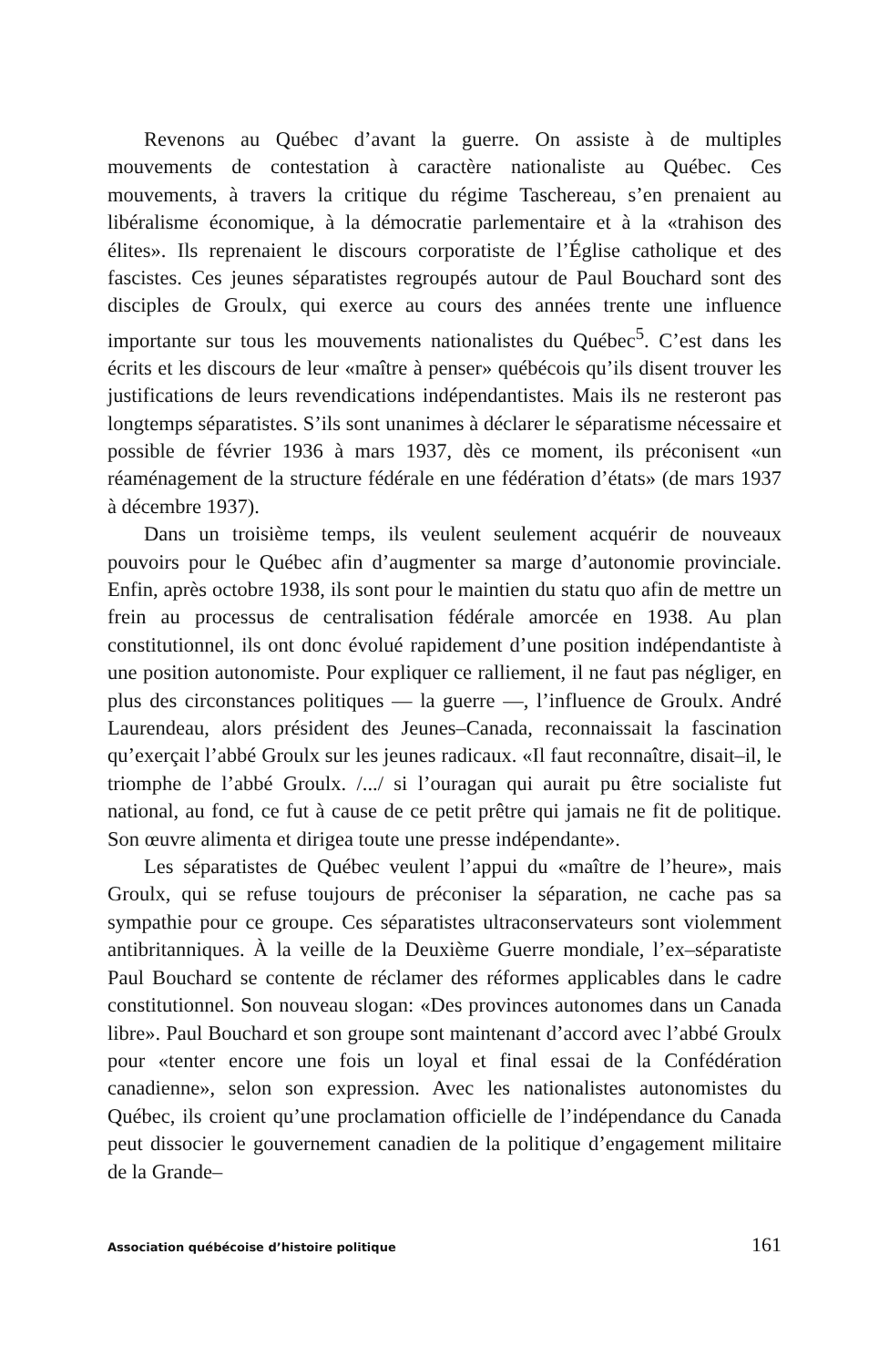Revenons au Québec d’avant la guerre. On assiste à de multiples mouvements de contestation à caractère nationaliste au Québec. Ces mouvements, à travers la critique du régime Taschereau, s’en prenaient au libéralisme économique, à la démocratie parlementaire et à la «trahison des élites». Ils reprenaient le discours corporatiste de l’Église catholique et des fascistes. Ces jeunes séparatistes regroupés autour de Paul Bouchard sont des disciples de Groulx, qui exerce au cours des années trente une influence importante sur tous les mouvements nationalistes du Québec<sup>5</sup>. C’est dans les écrits et les discours de leur «maître à penser» québécois qu’ils disent trouver les justifications de leurs revendications indépendantistes. Mais ils ne resteront pas longtemps séparatistes. S’ils sont unanimes à déclarer le séparatisme nécessaire et possible de février 1936 à mars 1937, dès ce moment, ils préconisent «un réaménagement de la structure fédérale en une fédération d’états» (de mars 1937 à décembre 1937).
Dans un troisième temps, ils veulent seulement acquérir de nouveaux pouvoirs pour le Québec afin d’augmenter sa marge d’autonomie provinciale. Enfin, après octobre 1938, ils sont pour le maintien du statu quo afin de mettre un frein au processus de centralisation fédérale amorcée en 1938. Au plan constitutionnel, ils ont donc évolué rapidement d’une position indépendantiste à une position autonomiste. Pour expliquer ce ralliement, il ne faut pas négliger, en plus des circonstances politiques — la guerre —, l’influence de Groulx. André Laurendeau, alors président des Jeunes–Canada, reconnaissait la fascination qu’exerçait l’abbé Groulx sur les jeunes radicaux. «Il faut reconnaître, disait–il, le triomphe de l’abbé Groulx. /.../ si l’ouragan qui aurait pu être socialiste fut national, au fond, ce fut à cause de ce petit prêtre qui jamais ne fit de politique. Son œuvre alimenta et dirigea toute une presse indépendante».
Les séparatistes de Québec veulent l’appui du «maître de l’heure», mais Groulx, qui se refuse toujours de préconiser la séparation, ne cache pas sa sympathie pour ce groupe. Ces séparatistes ultraconservateurs sont violemment antibritanniques. À la veille de la Deuxième Guerre mondiale, l’ex–séparatiste Paul Bouchard se contente de réclamer des réformes applicables dans le cadre constitutionnel. Son nouveau slogan: «Des provinces autonomes dans un Canada libre». Paul Bouchard et son groupe sont maintenant d’accord avec l’abbé Groulx pour «tenter encore une fois un loyal et final essai de la Confédération canadienne», selon son expression. Avec les nationalistes autonomistes du Québec, ils croient qu’une proclamation officielle de l’indépendance du Canada peut dissocier le gouvernement canadien de la politique d’engagement militaire de la Grande–
Association québécoise d’histoire politique 161